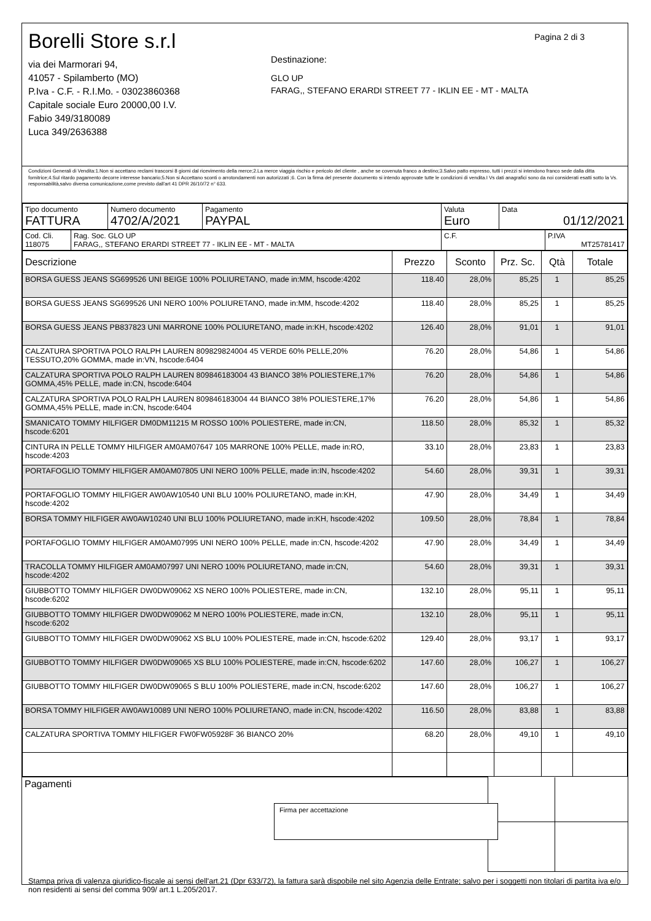Borelli Store s.r.l
via dei Marmorari 94,
41057 - Spilamberto (MO)
P.Iva - C.F. - R.I.Mo. - 03023860368
Capitale sociale Euro 20000,00 I.V.
Fabio 349/3180089
Luca 349/2636388
Pagina 2 di 3
Destinazione:
GLO UP
FARAG,, STEFANO ERARDI STREET 77 - IKLIN EE - MT - MALTA
Condizioni Generali di Vendita:1.Non si accettano reclami trascorsi 8 giorni dal ricevimento della merce;2.La merce viaggia rischio e pericolo del cliente , anche se covenuta franco a destino;3.Salvo patto espresso, tutti i prezzi si intendono franco sede dalla ditta fornitrice;4.Sul ritardo pagamento decorre interesse bancario;5.Non si Accettano sconti o arrotondamenti non autorizzati ;6. Con la firma del presente documento si intendo approvate tutte le condizioni di vendita.I Vs dati anagrafici sono da noi considerati esatti sotto la Vs. responsabilità,salvo diversa comunicazione,come previsto dall'art 41 DPR 26/10/72 n° 633.
| Tipo documento FATTURA | Numero documento 4702/A/2021 | Pagamento PAYPAL | Valuta Euro | Data 01/12/2021 |
| Cod. Cli. 118075 | Rag. Soc. GLO UP FARAG,, STEFANO ERARDI STREET 77 - IKLIN EE - MT - MALTA | C.F. | P.IVA MT25781417 |
| Descrizione | Prezzo | Sconto | Prz. Sc. | Qtà | Totale |
| --- | --- | --- | --- | --- | --- |
| BORSA GUESS JEANS SG699526 UNI BEIGE 100% POLIURETANO, made in:MM, hscode:4202 | 118.40 | 28,0% | 85,25 | 1 | 85,25 |
| BORSA GUESS JEANS SG699526 UNI NERO 100% POLIURETANO, made in:MM, hscode:4202 | 118.40 | 28,0% | 85,25 | 1 | 85,25 |
| BORSA GUESS JEANS PB837823 UNI MARRONE 100% POLIURETANO, made in:KH, hscode:4202 | 126.40 | 28,0% | 91,01 | 1 | 91,01 |
| CALZATURA SPORTIVA POLO RALPH LAUREN 809829824004 45 VERDE 60% PELLE,20% TESSUTO,20% GOMMA, made in:VN, hscode:6404 | 76.20 | 28,0% | 54,86 | 1 | 54,86 |
| CALZATURA SPORTIVA POLO RALPH LAUREN 809846183004 43 BIANCO 38% POLIESTERE,17% GOMMA,45% PELLE, made in:CN, hscode:6404 | 76.20 | 28,0% | 54,86 | 1 | 54,86 |
| CALZATURA SPORTIVA POLO RALPH LAUREN 809846183004 44 BIANCO 38% POLIESTERE,17% GOMMA,45% PELLE, made in:CN, hscode:6404 | 76.20 | 28,0% | 54,86 | 1 | 54,86 |
| SMANICATO TOMMY HILFIGER DM0DM11215 M ROSSO 100% POLIESTERE, made in:CN, hscode:6201 | 118.50 | 28,0% | 85,32 | 1 | 85,32 |
| CINTURA IN PELLE TOMMY HILFIGER AM0AM07647 105 MARRONE 100% PELLE, made in:RO, hscode:4203 | 33.10 | 28,0% | 23,83 | 1 | 23,83 |
| PORTAFOGLIO TOMMY HILFIGER AM0AM07805 UNI NERO 100% PELLE, made in:IN, hscode:4202 | 54.60 | 28,0% | 39,31 | 1 | 39,31 |
| PORTAFOGLIO TOMMY HILFIGER AW0AW10540 UNI BLU 100% POLIURETANO, made in:KH, hscode:4202 | 47.90 | 28,0% | 34,49 | 1 | 34,49 |
| BORSA TOMMY HILFIGER AW0AW10240 UNI BLU 100% POLIURETANO, made in:KH, hscode:4202 | 109.50 | 28,0% | 78,84 | 1 | 78,84 |
| PORTAFOGLIO TOMMY HILFIGER AM0AM07995 UNI NERO 100% PELLE, made in:CN, hscode:4202 | 47.90 | 28,0% | 34,49 | 1 | 34,49 |
| TRACOLLA TOMMY HILFIGER AM0AM07997 UNI NERO 100% POLIURETANO, made in:CN, hscode:4202 | 54.60 | 28,0% | 39,31 | 1 | 39,31 |
| GIUBBOTTO TOMMY HILFIGER DW0DW09062 XS NERO 100% POLIESTERE, made in:CN, hscode:6202 | 132.10 | 28,0% | 95,11 | 1 | 95,11 |
| GIUBBOTTO TOMMY HILFIGER DW0DW09062 M NERO 100% POLIESTERE, made in:CN, hscode:6202 | 132.10 | 28,0% | 95,11 | 1 | 95,11 |
| GIUBBOTTO TOMMY HILFIGER DW0DW09062 XS BLU 100% POLIESTERE, made in:CN, hscode:6202 | 129.40 | 28,0% | 93,17 | 1 | 93,17 |
| GIUBBOTTO TOMMY HILFIGER DW0DW09065 XS BLU 100% POLIESTERE, made in:CN, hscode:6202 | 147.60 | 28,0% | 106,27 | 1 | 106,27 |
| GIUBBOTTO TOMMY HILFIGER DW0DW09065 S BLU 100% POLIESTERE, made in:CN, hscode:6202 | 147.60 | 28,0% | 106,27 | 1 | 106,27 |
| BORSA TOMMY HILFIGER AW0AW10089 UNI NERO 100% POLIURETANO, made in:CN, hscode:4202 | 116.50 | 28,0% | 83,88 | 1 | 83,88 |
| CALZATURA SPORTIVA TOMMY HILFIGER FW0FW05928F 36 BIANCO 20% | 68.20 | 28,0% | 49,10 | 1 | 49,10 |
| Pagamenti | | |
Stampa priva di valenza giuridico-fiscale ai sensi dell'art.21 (Dpr 633/72), la fattura sarà dispobile nel sito Agenzia delle Entrate; salvo per i soggetti non titolari di partita iva e/o non residenti ai sensi del comma 909/ art.1 L.205/2017.
Firma per accettazione